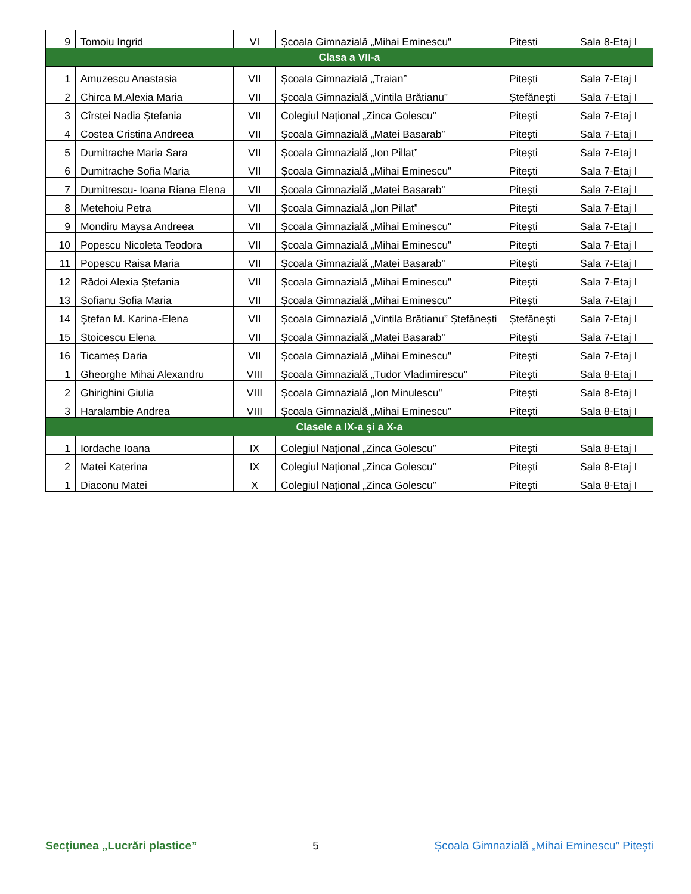| 9 | Tomoiu Ingrid | VI | Școala Gimnazială „Mihai Eminescu" | Pitesti | Sala 8-Etaj I |
| Clasa a VII-a | | | | | |
| 1 | Amuzescu Anastasia | VII | Școala Gimnazială „Traian” | Pitești | Sala 7-Etaj I |
| 2 | Chirca M.Alexia Maria | VII | Școala Gimnazială „Vintila Brătianu” | Ștefănești | Sala 7-Etaj I |
| 3 | Cîrstei Nadia Ștefania | VII | Colegiul Național „Zinca Golescu” | Pitești | Sala 7-Etaj I |
| 4 | Costea Cristina Andreea | VII | Școala Gimnazială „Matei Basarab” | Pitești | Sala 7-Etaj I |
| 5 | Dumitrache Maria Sara | VII | Școala Gimnazială „Ion Pillat” | Pitești | Sala 7-Etaj I |
| 6 | Dumitrache Sofia Maria | VII | Școala Gimnazială „Mihai Eminescu" | Pitești | Sala 7-Etaj I |
| 7 | Dumitrescu- Ioana Riana Elena | VII | Școala Gimnazială „Matei Basarab” | Pitești | Sala 7-Etaj I |
| 8 | Metehoiu Petra | VII | Școala Gimnazială „Ion Pillat” | Pitești | Sala 7-Etaj I |
| 9 | Mondiru Maysa Andreea | VII | Școala Gimnazială „Mihai Eminescu" | Pitești | Sala 7-Etaj I |
| 10 | Popescu Nicoleta Teodora | VII | Școala Gimnazială „Mihai Eminescu" | Pitești | Sala 7-Etaj I |
| 11 | Popescu Raisa Maria | VII | Școala Gimnazială „Matei Basarab” | Pitești | Sala 7-Etaj I |
| 12 | Rădoi Alexia Ștefania | VII | Școala Gimnazială „Mihai Eminescu" | Pitești | Sala 7-Etaj I |
| 13 | Sofianu Sofia Maria | VII | Școala Gimnazială „Mihai Eminescu" | Pitești | Sala 7-Etaj I |
| 14 | Ștefan M. Karina-Elena | VII | Școala Gimnazială „Vintila Brătianu” Ștefănești | Ștefănești | Sala 7-Etaj I |
| 15 | Stoicescu Elena | VII | Școala Gimnazială „Matei Basarab” | Pitești | Sala 7-Etaj I |
| 16 | Ticameș Daria | VII | Școala Gimnazială „Mihai Eminescu" | Pitești | Sala 7-Etaj I |
| 1 | Gheorghe Mihai Alexandru | VIII | Școala Gimnazială „Tudor Vladimirescu” | Pitești | Sala 8-Etaj I |
| 2 | Ghirighini Giulia | VIII | Școala Gimnazială „Ion Minulescu” | Pitești | Sala 8-Etaj I |
| 3 | Haralambie Andrea | VIII | Școala Gimnazială „Mihai Eminescu" | Pitești | Sala 8-Etaj I |
| Clasele a IX-a și a X-a | | | | | |
| 1 | Iordache Ioana | IX | Colegiul Național „Zinca Golescu” | Pitești | Sala 8-Etaj I |
| 2 | Matei Katerina | IX | Colegiul Național „Zinca Golescu” | Pitești | Sala 8-Etaj I |
| 1 | Diaconu Matei | X | Colegiul Național „Zinca Golescu” | Pitești | Sala 8-Etaj I |
Secțiunea „Lucrări plastice” 5 Școala Gimnazială „Mihai Eminescu” Pitești